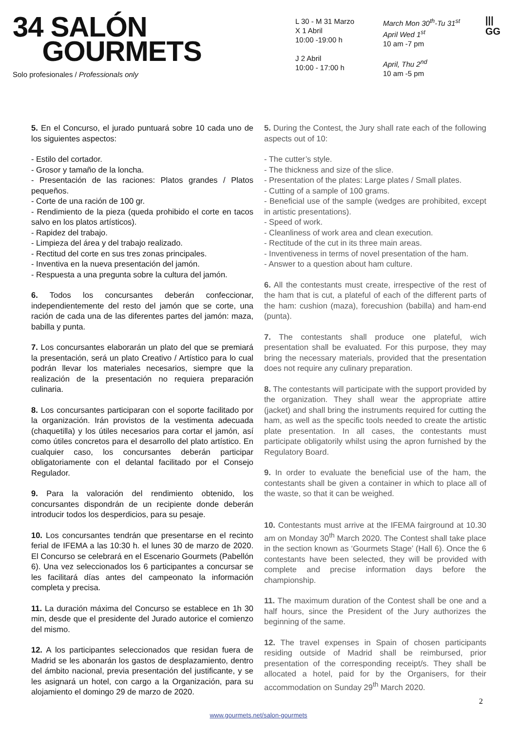34 SALÓN
GOURMETS
Solo profesionales / Professionals only
L 30 - M 31 Marzo
X 1 Abril
10:00 -19:00 h
J 2 Abril
10:00 - 17:00 h
March Mon 30<sup>th</sup>-Tu 31<sup>st</sup>
April Wed 1<sup>st</sup>
10 am -7 pm
April, Thu 2<sup>nd</sup>
10 am -5 pm
|||
GG
5. En el Concurso, el jurado puntuará sobre 10 cada uno de los siguientes aspectos:
- Estilo del cortador.
- Grosor y tamaño de la loncha.
- Presentación de las raciones: Platos grandes / Platos pequeños.
- Corte de una ración de 100 gr.
- Rendimiento de la pieza (queda prohibido el corte en tacos salvo en los platos artísticos).
- Rapidez del trabajo.
- Limpieza del área y del trabajo realizado.
- Rectitud del corte en sus tres zonas principales.
- Inventiva en la nueva presentación del jamón.
- Respuesta a una pregunta sobre la cultura del jamón.
6. Todos los concursantes deberán confeccionar, independientemente del resto del jamón que se corte, una ración de cada una de las diferentes partes del jamón: maza, babilla y punta.
7. Los concursantes elaborarán un plato del que se premiará la presentación, será un plato Creativo / Artístico para lo cual podrán llevar los materiales necesarios, siempre que la realización de la presentación no requiera preparación culinaria.
8. Los concursantes participaran con el soporte facilitado por la organización. Irán provistos de la vestimenta adecuada (chaquetilla) y los útiles necesarios para cortar el jamón, así como útiles concretos para el desarrollo del plato artístico. En cualquier caso, los concursantes deberán participar obligatoriamente con el delantal facilitado por el Consejo Regulador.
9. Para la valoración del rendimiento obtenido, los concursantes dispondrán de un recipiente donde deberán introducir todos los desperdicios, para su pesaje.
10. Los concursantes tendrán que presentarse en el recinto ferial de IFEMA a las 10:30 h. el lunes 30 de marzo de 2020. El Concurso se celebrará en el Escenario Gourmets (Pabellón 6). Una vez seleccionados los 6 participantes a concursar se les facilitará días antes del campeonato la información completa y precisa.
11. La duración máxima del Concurso se establece en 1h 30 min, desde que el presidente del Jurado autorice el comienzo del mismo.
12. A los participantes seleccionados que residan fuera de Madrid se les abonarán los gastos de desplazamiento, dentro del ámbito nacional, previa presentación del justificante, y se les asignará un hotel, con cargo a la Organización, para su alojamiento el domingo 29 de marzo de 2020.
5. During the Contest, the Jury shall rate each of the following aspects out of 10:
- The cutter’s style.
- The thickness and size of the slice.
- Presentation of the plates: Large plates / Small plates.
- Cutting of a sample of 100 grams.
- Beneficial use of the sample (wedges are prohibited, except in artistic presentations).
- Speed of work.
- Cleanliness of work area and clean execution.
- Rectitude of the cut in its three main areas.
- Inventiveness in terms of novel presentation of the ham.
- Answer to a question about ham culture.
6. All the contestants must create, irrespective of the rest of the ham that is cut, a plateful of each of the different parts of the ham: cushion (maza), forecushion (babilla) and ham-end (punta).
7. The contestants shall produce one plateful, wich presentation shall be evaluated. For this purpose, they may bring the necessary materials, provided that the presentation does not require any culinary preparation.
8. The contestants will participate with the support provided by the organization. They shall wear the appropriate attire (jacket) and shall bring the instruments required for cutting the ham, as well as the specific tools needed to create the artistic plate presentation. In all cases, the contestants must participate obligatorily whilst using the apron furnished by the Regulatory Board.
9. In order to evaluate the beneficial use of the ham, the contestants shall be given a container in which to place all of the waste, so that it can be weighed.
10. Contestants must arrive at the IFEMA fairground at 10.30 am on Monday 30<sup>th</sup> March 2020. The Contest shall take place in the section known as ‘Gourmets Stage’ (Hall 6). Once the 6 contestants have been selected, they will be provided with complete and precise information days before the championship.
11. The maximum duration of the Contest shall be one and a half hours, since the President of the Jury authorizes the beginning of the same.
12. The travel expenses in Spain of chosen participants residing outside of Madrid shall be reimbursed, prior presentation of the corresponding receipt/s. They shall be allocated a hotel, paid for by the Organisers, for their accommodation on Sunday 29<sup>th</sup> March 2020.
2
www.gourmets.net/salon-gourmets